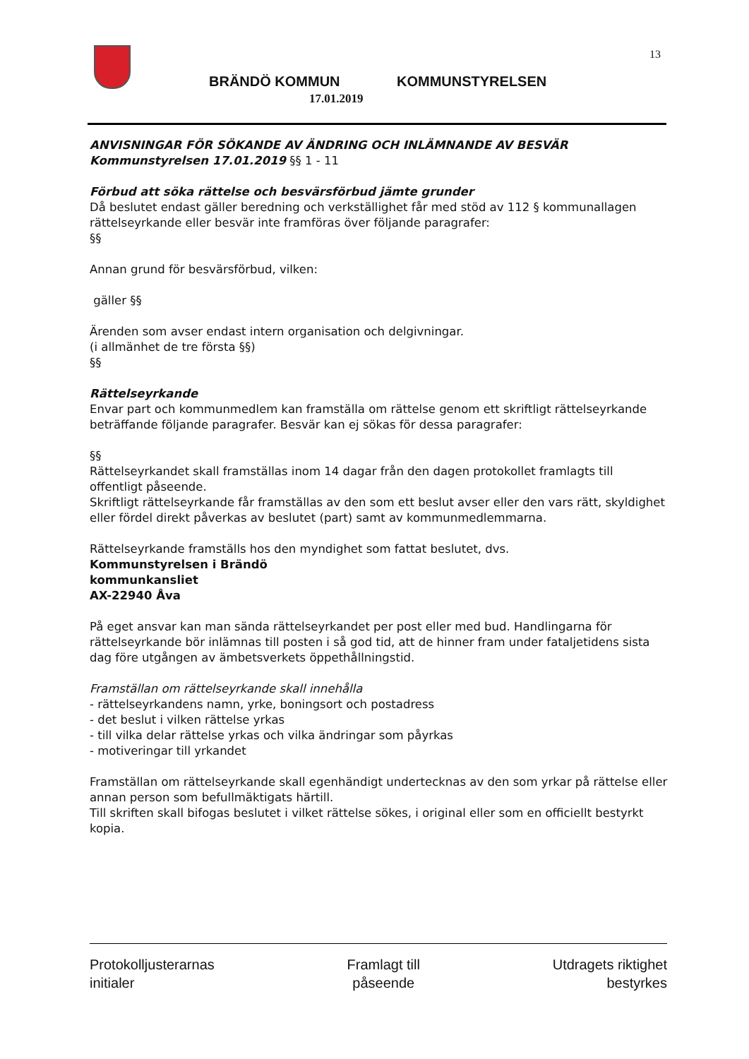13
BRÄNDÖ KOMMUN KOMMUNSTYRELSEN
17.01.2019
ANVISNINGAR FÖR SÖKANDE AV ÄNDRING OCH INLÄMNANDE AV BESVÄR
Kommunstyrelsen 17.01.2019 §§ 1 - 11
Förbud att söka rättelse och besvärsförbud jämte grunder
Då beslutet endast gäller beredning och verkställighet får med stöd av 112 § kommunallagen rättelseyrkande eller besvär inte framföras över följande paragrafer:
§§
Annan grund för besvärsförbud, vilken:
gäller §§
Ärenden som avser endast intern organisation och delgivningar.
(i allmänhet de tre första §§)
§§
Rättelseyrkande
Envar part och kommunmedlem kan framställa om rättelse genom ett skriftligt rättelseyrkande beträffande följande paragrafer. Besvär kan ej sökas för dessa paragrafer:
§§
Rättelseyrkandet skall framställas inom 14 dagar från den dagen protokollet framlagts till offentligt påseende.
Skriftligt rättelseyrkande får framställas av den som ett beslut avser eller den vars rätt, skyldighet eller fördel direkt påverkas av beslutet (part) samt av kommunmedlemmarna.
Rättelseyrkande framställs hos den myndighet som fattat beslutet, dvs.
Kommunstyrelsen i Brändö
kommunkansliet
AX-22940 Åva
På eget ansvar kan man sända rättelseyrkandet per post eller med bud. Handlingarna för rättelseyrkande bör inlämnas till posten i så god tid, att de hinner fram under fataljetidens sista dag före utgången av ämbetsverkets öppethållningstid.
Framställan om rättelseyrkande skall innehålla
- rättelseyrkandens namn, yrke, boningsort och postadress
- det beslut i vilken rättelse yrkas
- till vilka delar rättelse yrkas och vilka ändringar som påyrkas
- motiveringar till yrkandet
Framställan om rättelseyrkande skall egenhändigt undertecknas av den som yrkar på rättelse eller annan person som befullmäktigats härtill.
Till skriften skall bifogas beslutet i vilket rättelse sökes, i original eller som en officiellt bestyrkt kopia.
Protokolljusterarnas
initialer
Framlagt till
påseende
Utdragets riktighet
bestyrkes